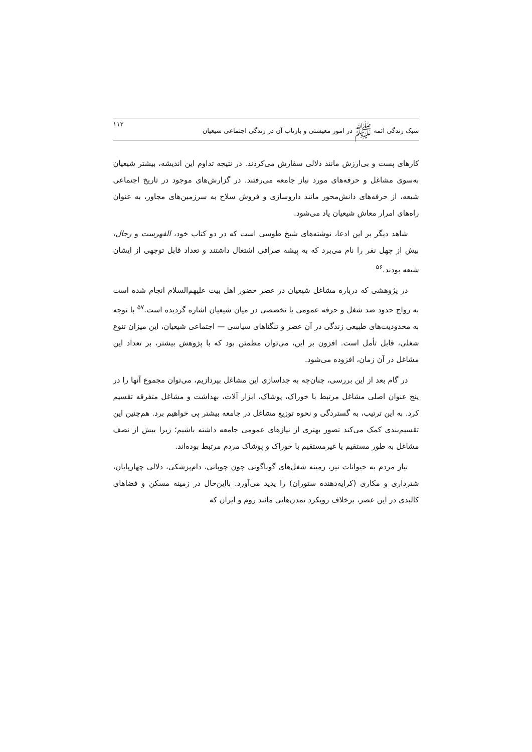سبک زندگی ائمه ﷺ در امور معیشتی و بازتاب آن در زندگی اجتماعی شیعیان ۱۱۲
کارهای پست و بی‌ارزش مانند دلالی سفارش می‌کردند. در نتیجه تداوم این اندیشه، بیشتر شیعیان به‌سوی مشاغل و حرفه‌های مورد نیاز جامعه می‌رفتند. در گزارش‌های موجود در تاریخ اجتماعی شیعه، از حرفه‌های دانش‌محور مانند داروسازی و فروش سلاح به سرزمین‌های مجاور، به عنوان راه‌های امرار معاش شیعیان یاد می‌شود.
شاهد دیگر بر این ادعا، نوشته‌های شیخ طوسی است که در دو کتاب خود، الفهرست و رجال، بیش از چهل نفر را نام می‌برد که به پیشه صرافی اشتغال داشتند و تعداد قابل توجهی از ایشان شیعه بودند.<sup>۵۶</sup>
در پژوهشی که درباره مشاغل شیعیان در عصر حضور اهل بیت علیهم‌السلام انجام شده است به رواج حدود صد شغل و حرفه عمومی یا تخصصی در میان شیعیان اشاره گردیده است.<sup>۵۷</sup> با توجه به محدودیت‌های طبیعی زندگی در آن عصر و تنگناهای سیاسی — اجتماعی شیعیان، این میزان تنوع شغلی، قابل تأمل است. افزون بر این، می‌توان مطمئن بود که با پژوهش بیشتر، بر تعداد این مشاغل در آن زمان، افزوده می‌شود.
در گام بعد از این بررسی، چنان‌چه به جداسازی این مشاغل بپردازیم، می‌توان مجموع آنها را در پنج عنوان اصلی مشاغل مرتبط با خوراک، پوشاک، ابزار آلات، بهداشت و مشاغل متفرقه تقسیم کرد. به این ترتیب، به گستردگی و نحوه توزیع مشاغل در جامعه بیشتر پی خواهیم برد. هم‌چنین این تقسیم‌بندی کمک می‌کند تصور بهتری از نیازهای عمومی جامعه داشته باشیم؛ زیرا بیش از نصف مشاغل به طور مستقیم یا غیرمستقیم با خوراک و پوشاک مردم مرتبط بوده‌اند.
نیاز مردم به حیوانات نیز، زمینه شغل‌های گوناگونی چون چوپانی، دام‌پزشکی، دلالی چهارپایان، شترداری و مکاری (کرایه‌دهنده ستوران) را پدید می‌آورد. بااین‌حال در زمینه مسکن و فضاهای کالبدی در این عصر، برخلاف رویکرد تمدن‌هایی مانند روم و ایران که